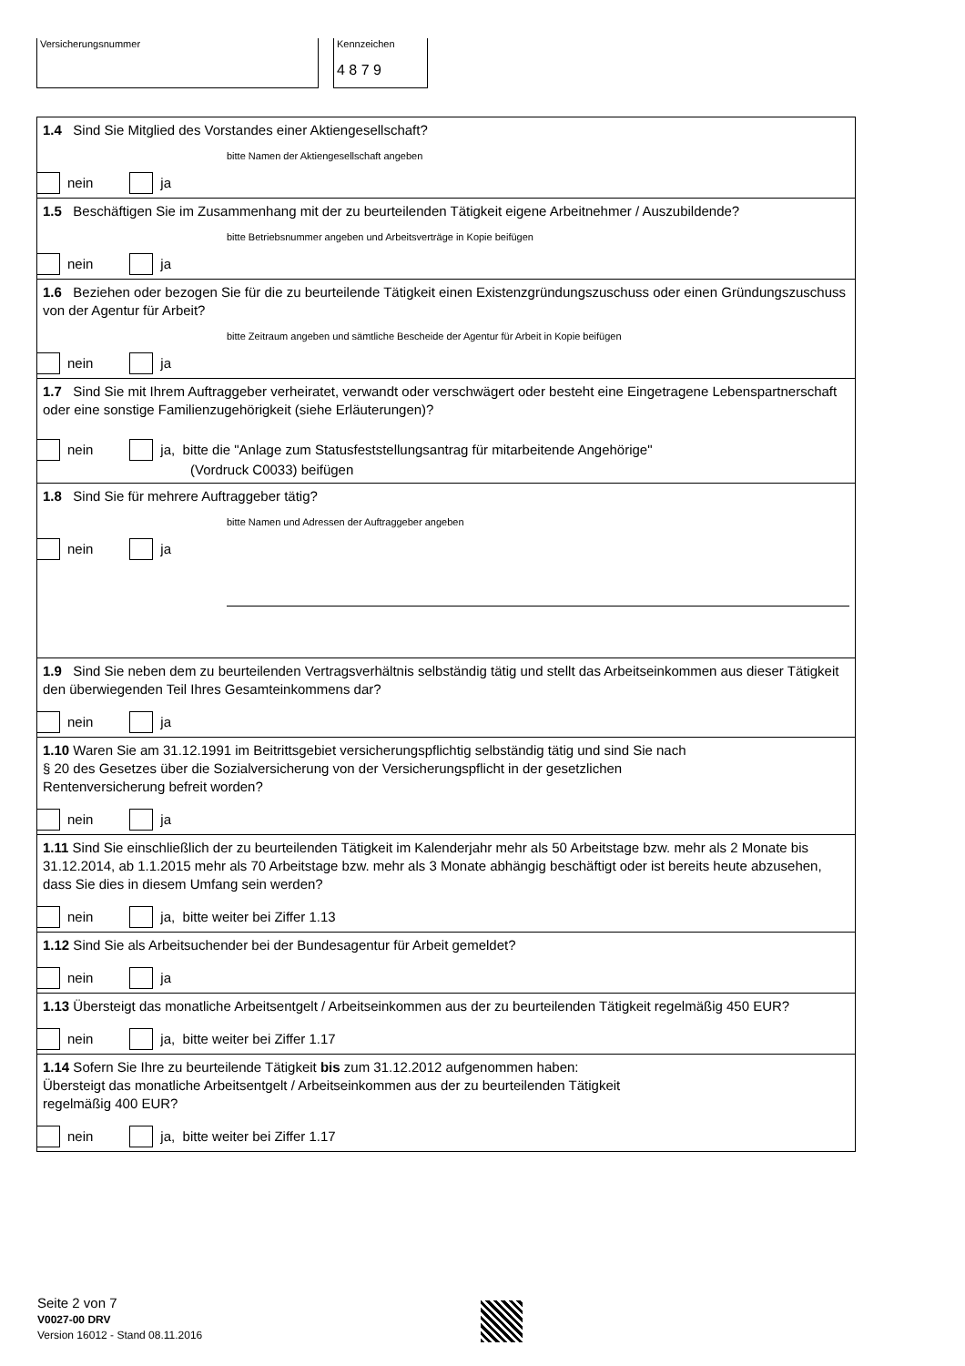Versicherungsnummer Kennzeichen
4 8 7 9
1.4 Sind Sie Mitglied des Vorstandes einer Aktiengesellschaft?
bitte Namen der Aktiengesellschaft angeben
nein ja
1.5 Beschäftigen Sie im Zusammenhang mit der zu beurteilenden Tätigkeit eigene Arbeitnehmer / Auszubildende?
bitte Betriebsnummer angeben und Arbeitsverträge in Kopie beifügen
nein ja
1.6 Beziehen oder bezogen Sie für die zu beurteilende Tätigkeit einen Existenzgründungszuschuss oder einen Gründungszuschuss von der Agentur für Arbeit?
bitte Zeitraum angeben und sämtliche Bescheide der Agentur für Arbeit in Kopie beifügen
nein ja
1.7 Sind Sie mit Ihrem Auftraggeber verheiratet, verwandt oder verschwägert oder besteht eine Eingetragene Lebenspartnerschaft oder eine sonstige Familienzugehörigkeit (siehe Erläuterungen)?
nein ja, bitte die "Anlage zum Statusfeststellungsantrag für mitarbeitende Angehörige"
(Vordruck C0033) beifügen
1.8 Sind Sie für mehrere Auftraggeber tätig?
bitte Namen und Adressen der Auftraggeber angeben
nein ja
1.9 Sind Sie neben dem zu beurteilenden Vertragsverhältnis selbständig tätig und stellt das Arbeitseinkommen aus dieser Tätigkeit den überwiegenden Teil Ihres Gesamteinkommens dar?
nein ja
1.10 Waren Sie am 31.12.1991 im Beitrittsgebiet versicherungspflichtig selbständig tätig und sind Sie nach
§ 20 des Gesetzes über die Sozialversicherung von der Versicherungspflicht in der gesetzlichen
Rentenversicherung befreit worden?
nein ja
1.11 Sind Sie einschließlich der zu beurteilenden Tätigkeit im Kalenderjahr mehr als 50 Arbeitstage bzw. mehr als 2 Monate bis 31.12.2014, ab 1.1.2015 mehr als 70 Arbeitstage bzw. mehr als 3 Monate abhängig beschäftigt oder ist bereits heute abzusehen, dass Sie dies in diesem Umfang sein werden?
nein ja, bitte weiter bei Ziffer 1.13
1.12 Sind Sie als Arbeitsuchender bei der Bundesagentur für Arbeit gemeldet?
nein ja
1.13 Übersteigt das monatliche Arbeitsentgelt / Arbeitseinkommen aus der zu beurteilenden Tätigkeit regelmäßig 450 EUR?
nein ja, bitte weiter bei Ziffer 1.17
1.14 Sofern Sie Ihre zu beurteilende Tätigkeit bis zum 31.12.2012 aufgenommen haben:
Übersteigt das monatliche Arbeitsentgelt / Arbeitseinkommen aus der zu beurteilenden Tätigkeit
regelmäßig 400 EUR?
nein ja, bitte weiter bei Ziffer 1.17
Seite 2 von 7
V0027-00 DRV
Version 16012 - Stand 08.11.2016